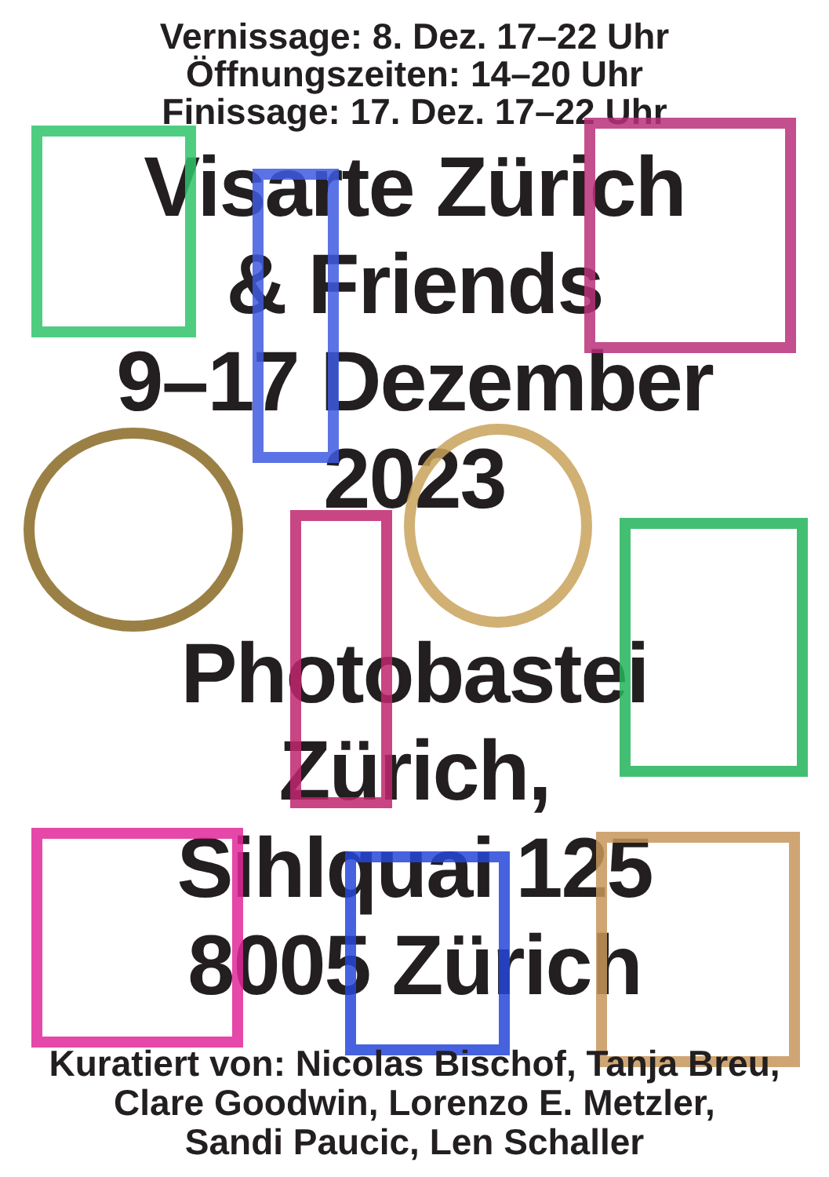Vernissage: 8. Dez. 17–22 Uhr
Öffnungszeiten: 14–20 Uhr
Finissage: 17. Dez. 17–22 Uhr
Visarte Zürich
& Friends
9–17 Dezember
2023
Photobastei
Zürich,
Sihlquai 125
8005 Zürich
Kuratiert von: Nicolas Bischof, Tanja Breu,
Clare Goodwin, Lorenzo E. Metzler,
Sandi Paucic, Len Schaller